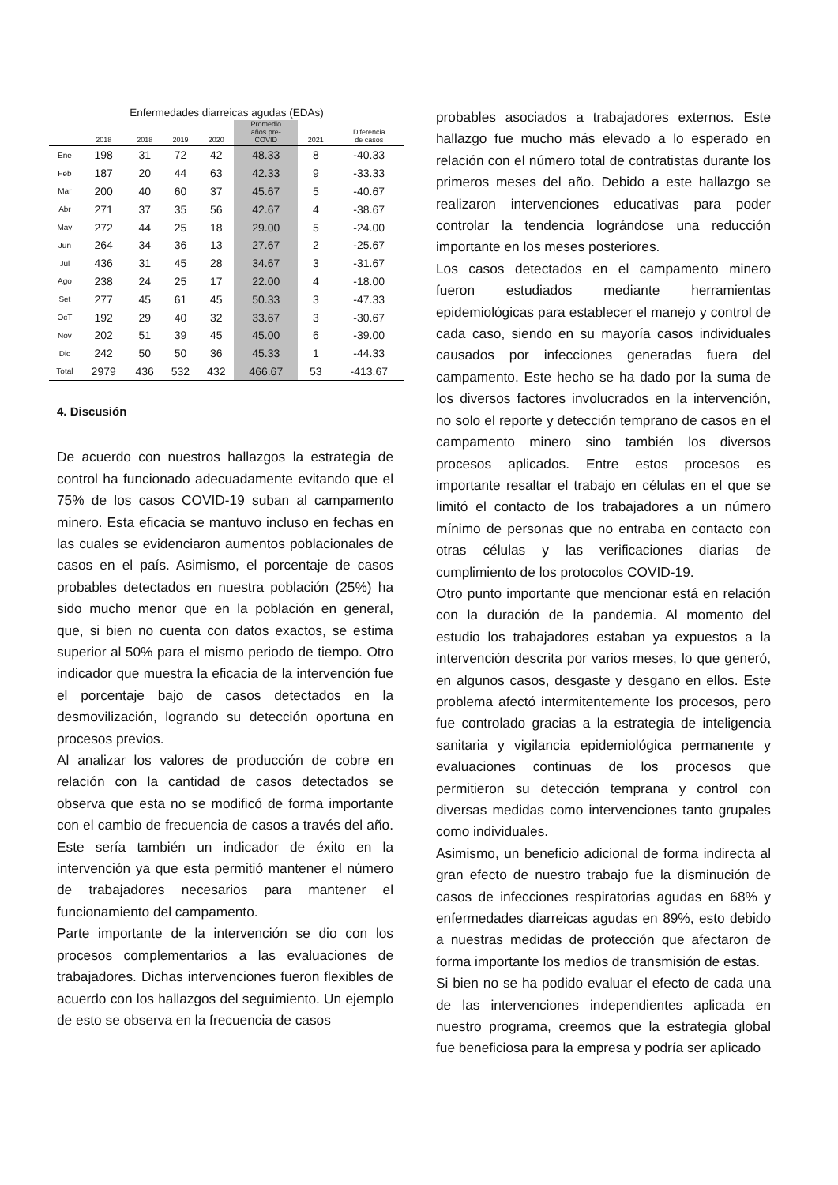Enfermedades diarreicas agudas (EDAs)
| | 2018 | 2018 | 2019 | 2020 | Promedio años pre- COVID | 2021 | Diferencia de casos |
| --- | --- | --- | --- | --- | --- | --- | --- |
| Ene | 198 | 31 | 72 | 42 | 48.33 | 8 | -40.33 |
| Feb | 187 | 20 | 44 | 63 | 42.33 | 9 | -33.33 |
| Mar | 200 | 40 | 60 | 37 | 45.67 | 5 | -40.67 |
| Abr | 271 | 37 | 35 | 56 | 42.67 | 4 | -38.67 |
| May | 272 | 44 | 25 | 18 | 29.00 | 5 | -24.00 |
| Jun | 264 | 34 | 36 | 13 | 27.67 | 2 | -25.67 |
| Jul | 436 | 31 | 45 | 28 | 34.67 | 3 | -31.67 |
| Ago | 238 | 24 | 25 | 17 | 22.00 | 4 | -18.00 |
| Set | 277 | 45 | 61 | 45 | 50.33 | 3 | -47.33 |
| OcT | 192 | 29 | 40 | 32 | 33.67 | 3 | -30.67 |
| Nov | 202 | 51 | 39 | 45 | 45.00 | 6 | -39.00 |
| Dic | 242 | 50 | 50 | 36 | 45.33 | 1 | -44.33 |
| Total | 2979 | 436 | 532 | 432 | 466.67 | 53 | -413.67 |
4. Discusión
De acuerdo con nuestros hallazgos la estrategia de control ha funcionado adecuadamente evitando que el 75% de los casos COVID-19 suban al campamento minero. Esta eficacia se mantuvo incluso en fechas en las cuales se evidenciaron aumentos poblacionales de casos en el país. Asimismo, el porcentaje de casos probables detectados en nuestra población (25%) ha sido mucho menor que en la población en general, que, si bien no cuenta con datos exactos, se estima superior al 50% para el mismo periodo de tiempo. Otro indicador que muestra la eficacia de la intervención fue el porcentaje bajo de casos detectados en la desmovilización, logrando su detección oportuna en procesos previos.
Al analizar los valores de producción de cobre en relación con la cantidad de casos detectados se observa que esta no se modificó de forma importante con el cambio de frecuencia de casos a través del año. Este sería también un indicador de éxito en la intervención ya que esta permitió mantener el número de trabajadores necesarios para mantener el funcionamiento del campamento.
Parte importante de la intervención se dio con los procesos complementarios a las evaluaciones de trabajadores. Dichas intervenciones fueron flexibles de acuerdo con los hallazgos del seguimiento. Un ejemplo de esto se observa en la frecuencia de casos
probables asociados a trabajadores externos. Este hallazgo fue mucho más elevado a lo esperado en relación con el número total de contratistas durante los primeros meses del año. Debido a este hallazgo se realizaron intervenciones educativas para poder controlar la tendencia lográndose una reducción importante en los meses posteriores.
Los casos detectados en el campamento minero fueron estudiados mediante herramientas epidemiológicas para establecer el manejo y control de cada caso, siendo en su mayoría casos individuales causados por infecciones generadas fuera del campamento. Este hecho se ha dado por la suma de los diversos factores involucrados en la intervención, no solo el reporte y detección temprano de casos en el campamento minero sino también los diversos procesos aplicados. Entre estos procesos es importante resaltar el trabajo en células en el que se limitó el contacto de los trabajadores a un número mínimo de personas que no entraba en contacto con otras células y las verificaciones diarias de cumplimiento de los protocolos COVID-19.
Otro punto importante que mencionar está en relación con la duración de la pandemia. Al momento del estudio los trabajadores estaban ya expuestos a la intervención descrita por varios meses, lo que generó, en algunos casos, desgaste y desgano en ellos. Este problema afectó intermitentemente los procesos, pero fue controlado gracias a la estrategia de inteligencia sanitaria y vigilancia epidemiológica permanente y evaluaciones continuas de los procesos que permitieron su detección temprana y control con diversas medidas como intervenciones tanto grupales como individuales.
Asimismo, un beneficio adicional de forma indirecta al gran efecto de nuestro trabajo fue la disminución de casos de infecciones respiratorias agudas en 68% y enfermedades diarreicas agudas en 89%, esto debido a nuestras medidas de protección que afectaron de forma importante los medios de transmisión de estas.
Si bien no se ha podido evaluar el efecto de cada una de las intervenciones independientes aplicada en nuestro programa, creemos que la estrategia global fue beneficiosa para la empresa y podría ser aplicado